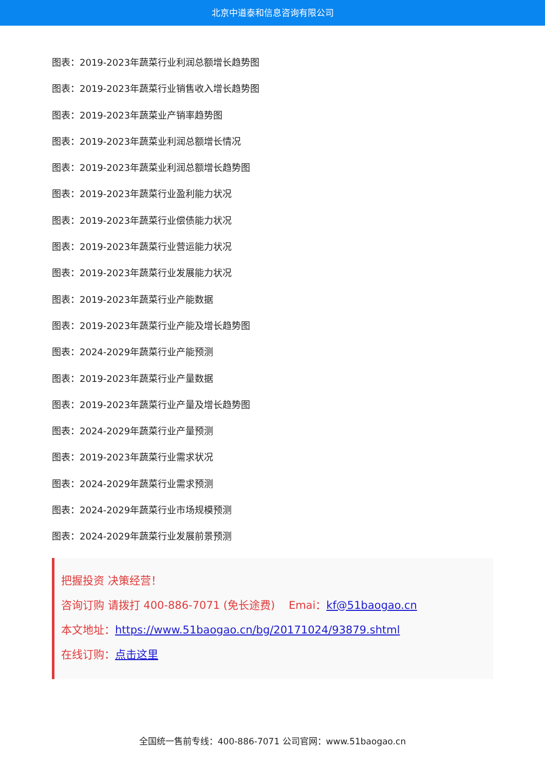北京中道泰和信息咨询有限公司
图表：2019-2023年蔬菜行业利润总额增长趋势图
图表：2019-2023年蔬菜行业销售收入增长趋势图
图表：2019-2023年蔬菜业产销率趋势图
图表：2019-2023年蔬菜业利润总额增长情况
图表：2019-2023年蔬菜业利润总额增长趋势图
图表：2019-2023年蔬菜行业盈利能力状况
图表：2019-2023年蔬菜行业偿债能力状况
图表：2019-2023年蔬菜行业营运能力状况
图表：2019-2023年蔬菜行业发展能力状况
图表：2019-2023年蔬菜行业产能数据
图表：2019-2023年蔬菜行业产能及增长趋势图
图表：2024-2029年蔬菜行业产能预测
图表：2019-2023年蔬菜行业产量数据
图表：2019-2023年蔬菜行业产量及增长趋势图
图表：2024-2029年蔬菜行业产量预测
图表：2019-2023年蔬菜行业需求状况
图表：2024-2029年蔬菜行业需求预测
图表：2024-2029年蔬菜行业市场规模预测
图表：2024-2029年蔬菜行业发展前景预测
把握投资 决策经营！
咨询订购 请拨打 400-886-7071 (免长途费) Emai：kf@51baogao.cn
本文地址：https://www.51baogao.cn/bg/20171024/93879.shtml
在线订购：点击这里
全国统一售前专线：400-886-7071 公司官网：www.51baogao.cn